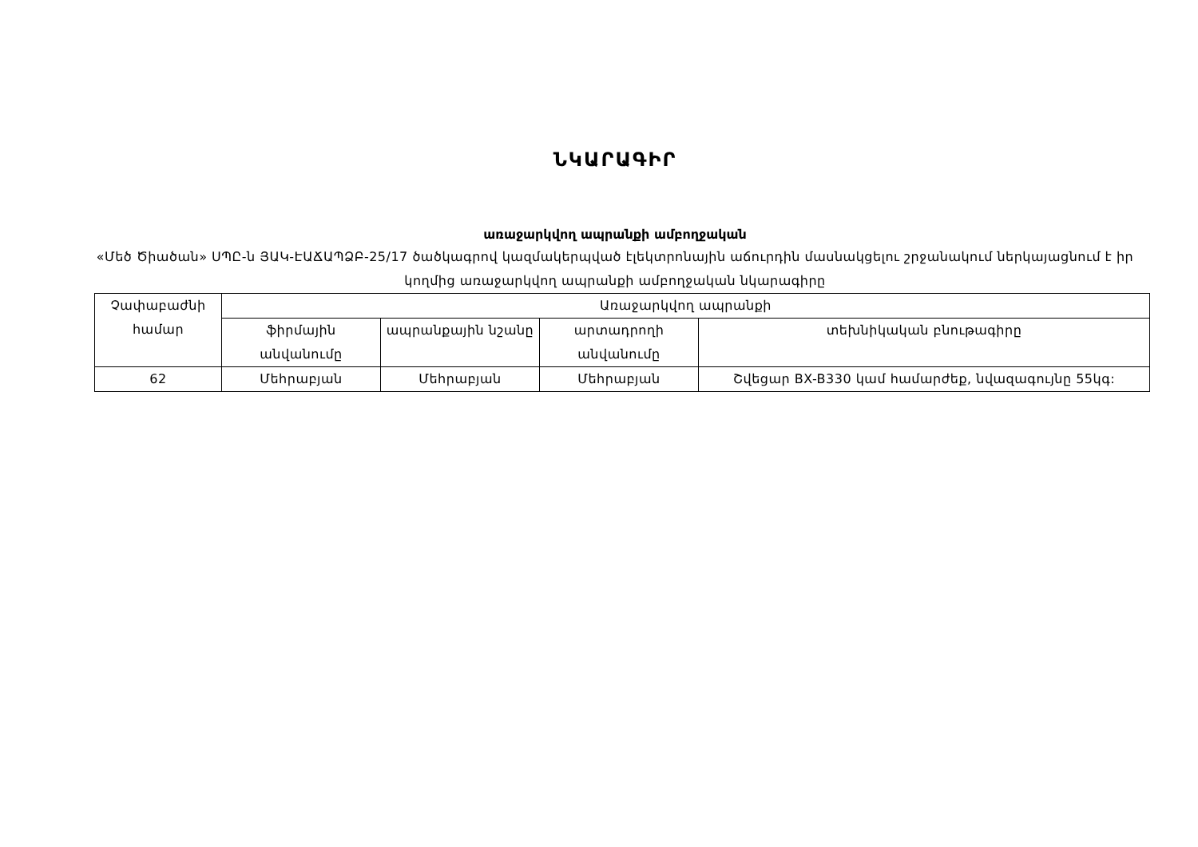ՆԿԱՐԱԳԻՐ
առաջարկվող ապրանքի ամբողջական
«Մեծ Ծիածան» ՍՊԸ-ն ՅԱԿ-ԷԱՃԱՊՁԲ-25/17 ծածկագրով կազմակերպված էլեկտրոնային աճուրդին մասնակցելու շրջանակում ներկայացնում է իր կողմից առաջարկվող ապրանքի ամբողջական նկարագիրը
| Չափաբաժնի համար | Առաջարկվող ապրանքի | | | |
| --- | --- | --- | --- | --- |
| | ֆիրմային անվանումը | ապրանքային նշանը | արտադրողի անվանումը | տեխնիկական բնութագիրը |
| 62 | Մեհրաբյան | Մեհրաբյան | Մեհրաբյան | Շվեցար BX-B330 կամ համարժեք, նվազագույնը 55կգ: |